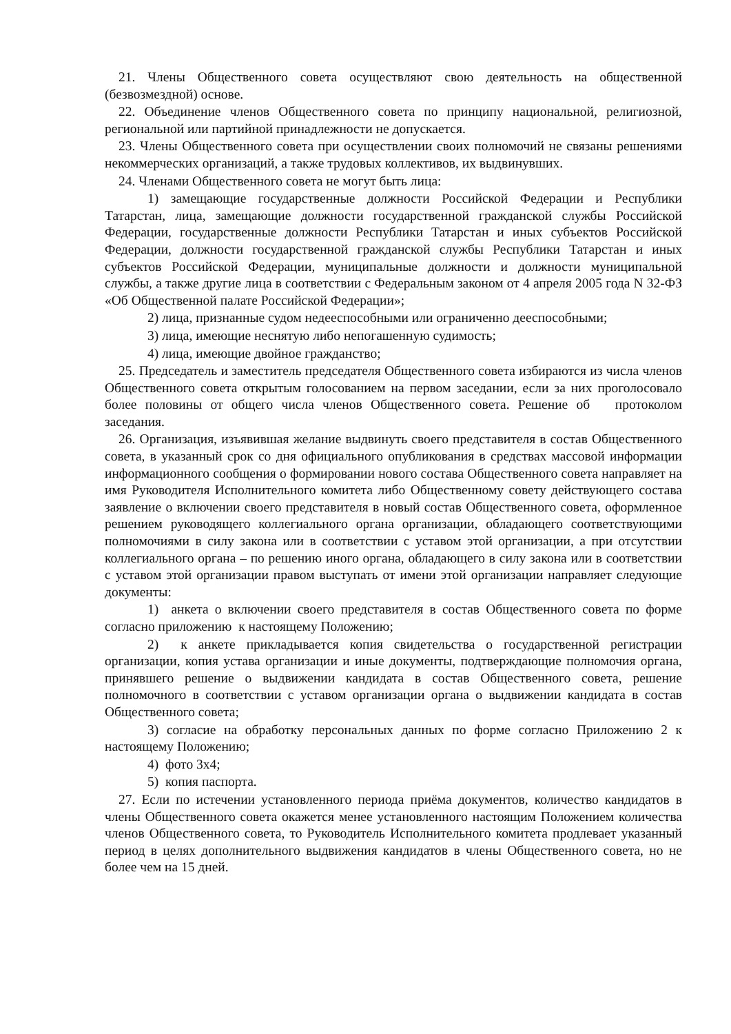21. Члены Общественного совета осуществляют свою деятельность на общественной (безвозмездной) основе.
22. Объединение членов Общественного совета по принципу национальной, религиозной, региональной или партийной принадлежности не допускается.
23. Члены Общественного совета при осуществлении своих полномочий не связаны решениями некоммерческих организаций, а также трудовых коллективов, их выдвинувших.
24. Членами Общественного совета не могут быть лица:
1) замещающие государственные должности Российской Федерации и Республики Татарстан, лица, замещающие должности государственной гражданской службы Российской Федерации, государственные должности Республики Татарстан и иных субъектов Российской Федерации, должности государственной гражданской службы Республики Татарстан и иных субъектов Российской Федерации, муниципальные должности и должности муниципальной службы, а также другие лица в соответствии с Федеральным законом от 4 апреля 2005 года N 32-ФЗ «Об Общественной палате Российской Федерации»;
2) лица, признанные судом недееспособными или ограниченно дееспособными;
3) лица, имеющие неснятую либо непогашенную судимость;
4) лица, имеющие двойное гражданство;
25. Председатель и заместитель председателя Общественного совета избираются из числа членов Общественного совета открытым голосованием на первом заседании, если за них проголосовало более половины от общего числа членов Общественного совета. Решение об протоколом заседания.
26. Организация, изъявившая желание выдвинуть своего представителя в состав Общественного совета, в указанный срок со дня официального опубликования в средствах массовой информации информационного сообщения о формировании нового состава Общественного совета направляет на имя Руководителя Исполнительного комитета либо Общественному совету действующего состава заявление о включении своего представителя в новый состав Общественного совета, оформленное решением руководящего коллегиального органа организации, обладающего соответствующими полномочиями в силу закона или в соответствии с уставом этой организации, а при отсутствии коллегиального органа – по решению иного органа, обладающего в силу закона или в соответствии с уставом этой организации правом выступать от имени этой организации направляет следующие документы:
1) анкета о включении своего представителя в состав Общественного совета по форме согласно приложению к настоящему Положению;
2) к анкете прикладывается копия свидетельства о государственной регистрации организации, копия устава организации и иные документы, подтверждающие полномочия органа, принявшего решение о выдвижении кандидата в состав Общественного совета, решение полномочного в соответствии с уставом организации органа о выдвижении кандидата в состав Общественного совета;
3) согласие на обработку персональных данных по форме согласно Приложению 2 к настоящему Положению;
4) фото 3х4;
5) копия паспорта.
27. Если по истечении установленного периода приёма документов, количество кандидатов в члены Общественного совета окажется менее установленного настоящим Положением количества членов Общественного совета, то Руководитель Исполнительного комитета продлевает указанный период в целях дополнительного выдвижения кандидатов в члены Общественного совета, но не более чем на 15 дней.